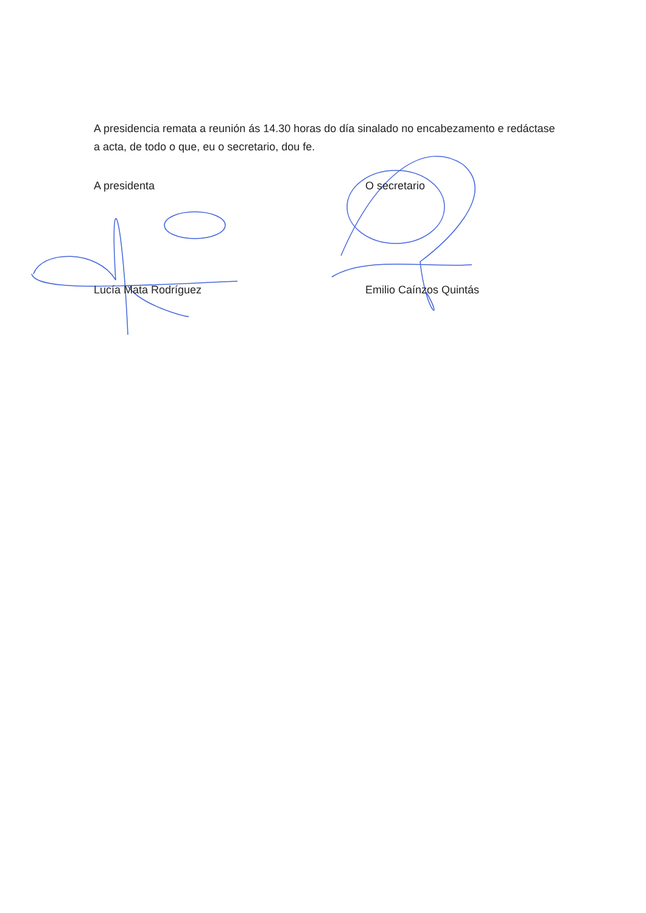A presidencia remata a reunión ás 14.30 horas do día sinalado no encabezamento e redáctase a acta, de todo o que, eu o secretario, dou fe.
A presidenta
Lucía Mata Rodríguez
O secretario
Emilio Caínzos Quintás